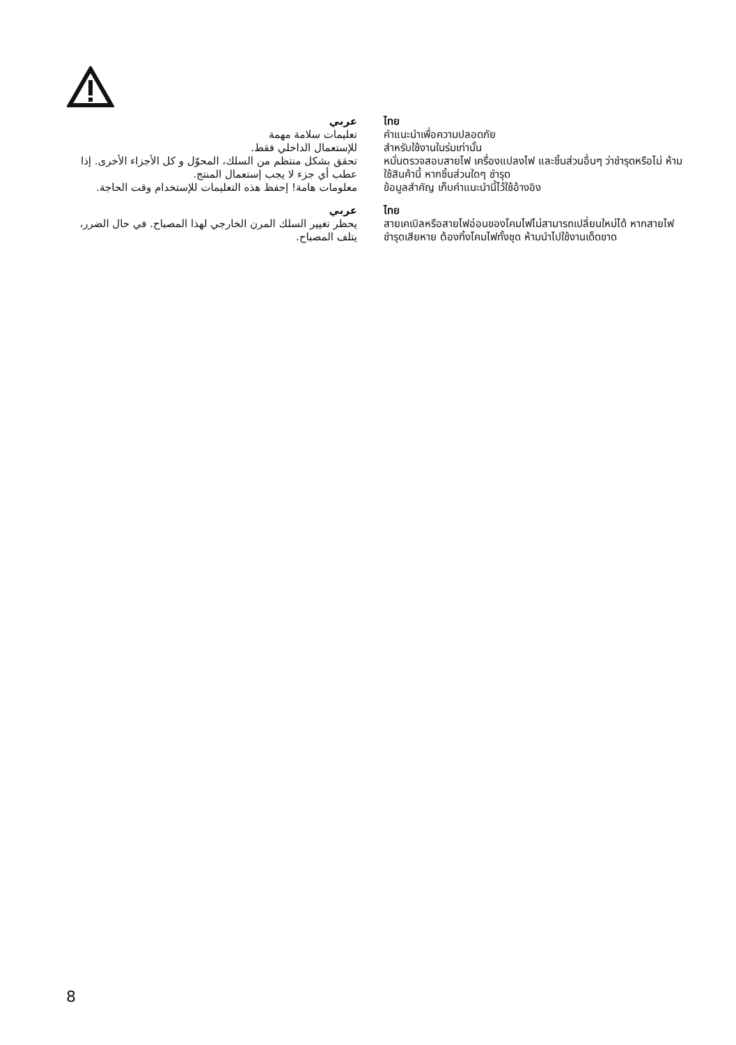عربي
تعليمات سلامة مهمة
للإستعمال الداخلي فقط.
تحقق بشكل منتظم من السلك، المحوّل و كل الأجزاء الأخرى. إذا عطب أي جزء لا يجب إستعمال المنتج.
معلومات هامة! إحفظ هذه التعليمات للإستخدام وقت الحاجة.
عربي
يحظر تغيير السلك المرن الخارجي لهذا المصباح. في حال الضرر، يتلف المصباح.
ไทย
คำแนะนำเพื่อความปลอดภัย
สำหรับใช้งานในร่มเท่านั้น
หมั่นตรวจสอบสายไฟ เครื่องแปลงไฟ และชิ้นส่วนอื่นๆ ว่าชำรุดหรือไม่ ห้ามใช้สินค้านี้ หากชิ้นส่วนใดๆ ชำรุด
ข้อมูลสำคัญ เก็บคำแนะนำนี้ไว้ใช้อ้างอิง
ไทย
สายเคเบิลหรือสายไฟอ่อนของโคมไฟไม่สามารถเปลี่ยนใหม่ได้ หากสายไฟชำรุดเสียหาย ต้องทิ้งโคมไฟทั้งชุด ห้ามนำไปใช้งานเด็ดขาด
8